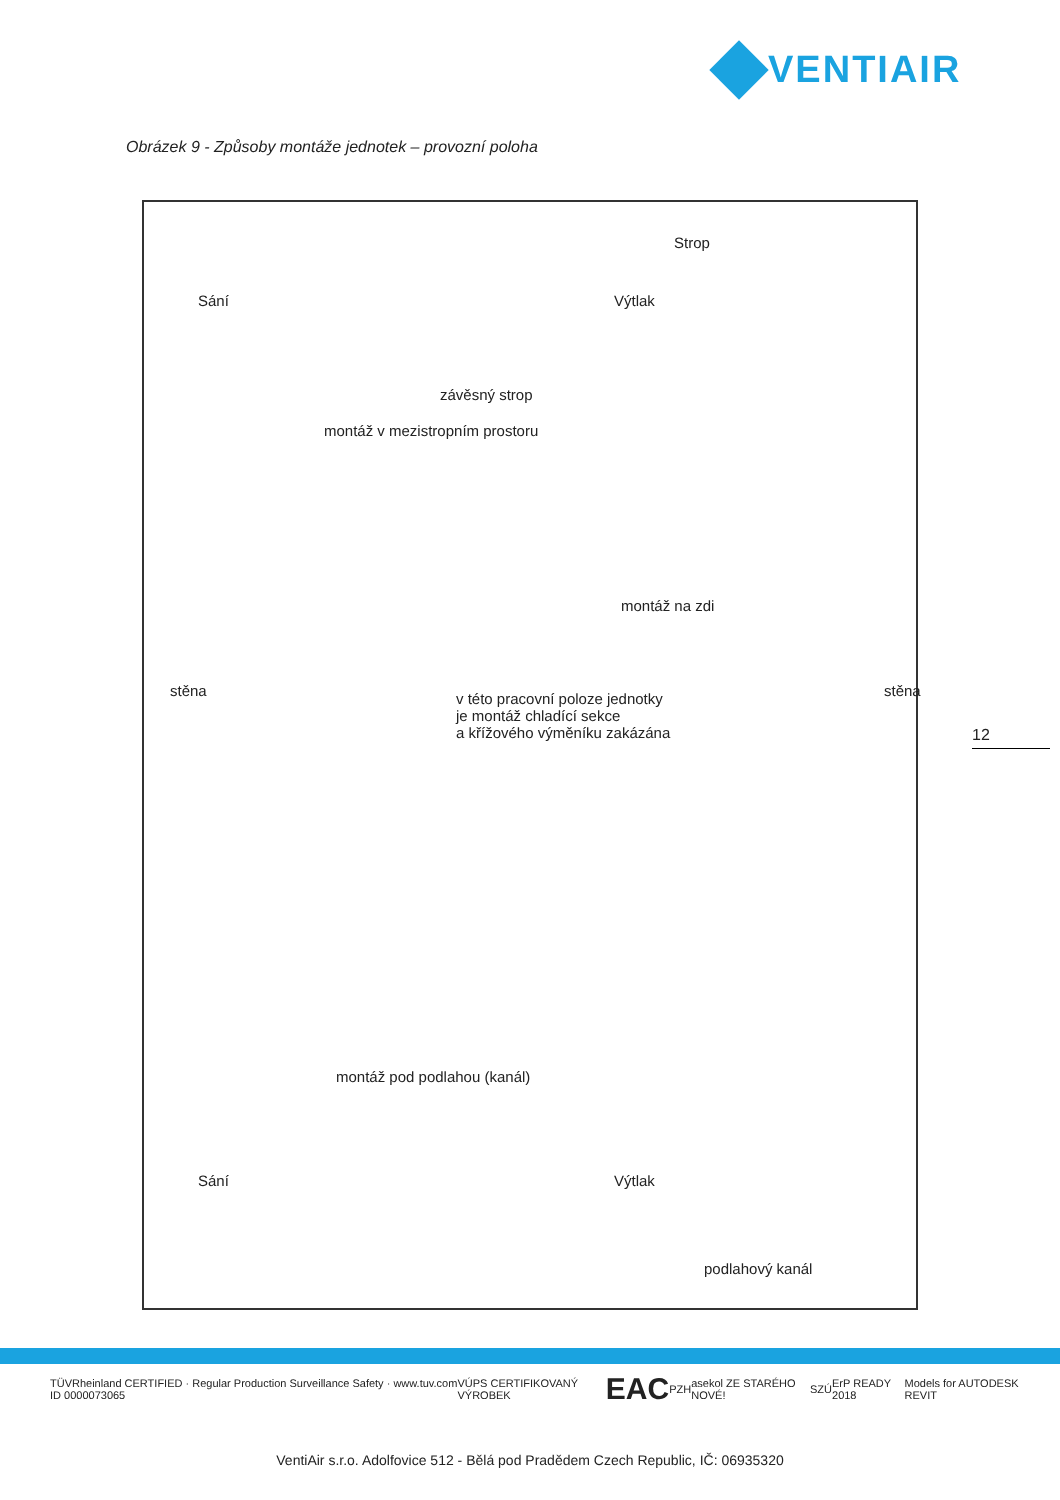VENTIAIR
Obrázek 9 - Způsoby montáže jednotek – provozní poloha
Strop
Sání Výtlak
závěsný strop
montáž v mezistropním prostoru
montáž na zdi
v této pracovní poloze jednotky
je montáž chladící sekce
a křížového výměníku zakázána
stěna stěna
montáž pod podlahou (kanál)
Sání Výtlak
podlahový kanál
12
TÜVRheinland CERTIFIED · Regular Production Surveillance Safety · www.tuv.com ID 0000073065 VÚPS CERTIFIKOVANÝ VÝROBEK EAC PZH asekol ZE STARÉHO NOVÉ! SZÚ ErP READY 2018 Models for AUTODESK REVIT
VentiAir s.r.o. Adolfovice 512 - Bělá pod Pradědem Czech Republic, IČ: 06935320